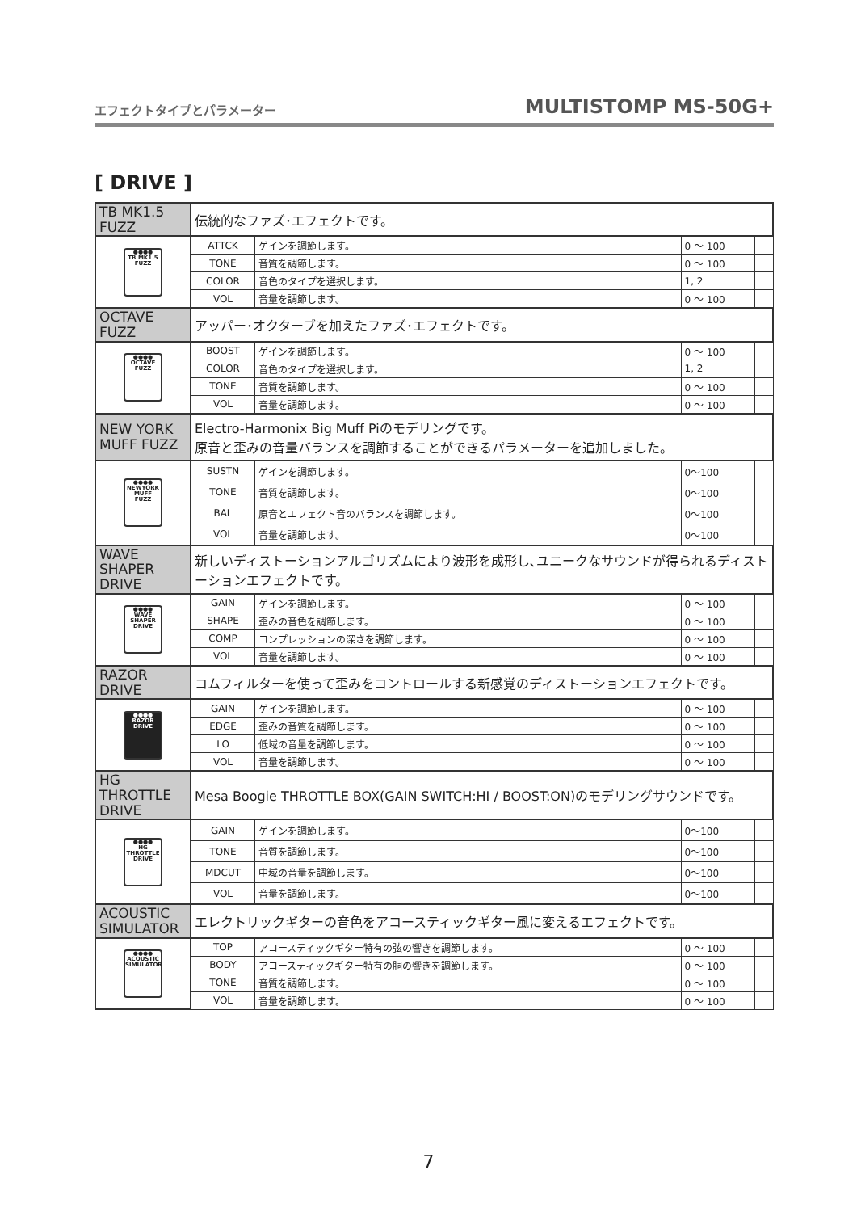エフェクトタイプとパラメーター MULTISTOMP MS-50G+
[ DRIVE ]
| TB MK1.5 FUZZ | 伝統的なファズ･エフェクトです。 | | | |
| ●●●● TB MK1.5 FUZZ | ATTCK | ゲインを調節します。 | 0 ～ 100 | |
| | TONE | 音質を調節します。 | 0 ～ 100 | |
| | COLOR | 音色のタイプを選択します。 | 1, 2 | |
| | VOL | 音量を調節します。 | 0 ～ 100 | |
| OCTAVE FUZZ | アッパー･オクターブを加えたファズ･エフェクトです。 | | | |
| ●●●● OCTAVE FUZZ | BOOST | ゲインを調節します。 | 0 ～ 100 | |
| | COLOR | 音色のタイプを選択します。 | 1, 2 | |
| | TONE | 音質を調節します。 | 0 ～ 100 | |
| | VOL | 音量を調節します。 | 0 ～ 100 | |
| NEW YORK MUFF FUZZ | Electro-Harmonix Big Muff Piのモデリングです。 原音と歪みの音量バランスを調節することができるパラメーターを追加しました。 | | | |
| ●●●● NEWYORK MUFF FUZZ | SUSTN | ゲインを調節します。 | 0～100 | |
| | TONE | 音質を調節します。 | 0～100 | |
| | BAL | 原音とエフェクト音のバランスを調節します。 | 0～100 | |
| | VOL | 音量を調節します。 | 0～100 | |
| WAVE SHAPER DRIVE | 新しいディストーションアルゴリズムにより波形を成形し､ユニークなサウンドが得られるディストーションエフェクトです。 | | | |
| ●●●● WAVE SHAPER DRIVE | GAIN | ゲインを調節します。 | 0 ～ 100 | |
| | SHAPE | 歪みの音色を調節します。 | 0 ～ 100 | |
| | COMP | コンプレッションの深さを調節します。 | 0 ～ 100 | |
| | VOL | 音量を調節します。 | 0 ～ 100 | |
| RAZOR DRIVE | コムフィルターを使って歪みをコントロールする新感覚のディストーションエフェクトです。 | | | |
| ●●●● RAZOR DRIVE | GAIN | ゲインを調節します。 | 0 ～ 100 | |
| | EDGE | 歪みの音質を調節します。 | 0 ～ 100 | |
| | LO | 低域の音量を調節します。 | 0 ～ 100 | |
| | VOL | 音量を調節します。 | 0 ～ 100 | |
| HG THROTTLE DRIVE | Mesa Boogie THROTTLE BOX(GAIN SWITCH:HI / BOOST:ON)のモデリングサウンドです。 | | | |
| ●●●● HG THROTTLE DRIVE | GAIN | ゲインを調節します。 | 0～100 | |
| | TONE | 音質を調節します。 | 0～100 | |
| | MDCUT | 中域の音量を調節します。 | 0～100 | |
| | VOL | 音量を調節します。 | 0～100 | |
| ACOUSTIC SIMULATOR | エレクトリックギターの音色をアコースティックギター風に変えるエフェクトです。 | | | |
| ●●●● ACOUSTIC SIMULATOR | TOP | アコースティックギター特有の弦の響きを調節します。 | 0 ～ 100 | |
| | BODY | アコースティックギター特有の胴の響きを調節します。 | 0 ～ 100 | |
| | TONE | 音質を調節します。 | 0 ～ 100 | |
| | VOL | 音量を調節します。 | 0 ～ 100 | |
7